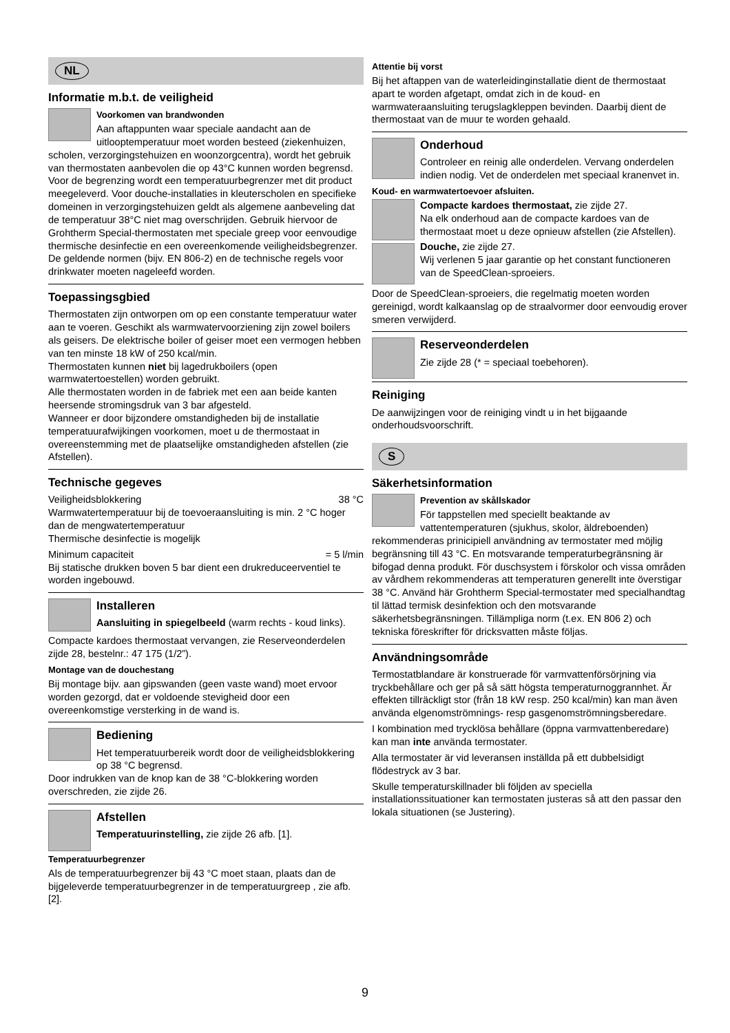NL
Informatie m.b.t. de veiligheid
Voorkomen van brandwonden
Aan aftappunten waar speciale aandacht aan de uitlooptemperatuur moet worden besteed (ziekenhuizen, scholen, verzorgingstehuizen en woonzorgcentra), wordt het gebruik van thermostaten aanbevolen die op 43°C kunnen worden begrensd. Voor de begrenzing wordt een temperatuurbegrenzer met dit product meegeleverd. Voor douche-installaties in kleuterscholen en specifieke domeinen in verzorgingstehuizen geldt als algemene aanbeveling dat de temperatuur 38°C niet mag overschrijden. Gebruik hiervoor de Grohtherm Special-thermostaten met speciale greep voor eenvoudige thermische desinfectie en een overeenkomende veiligheidsbegrenzer. De geldende normen (bijv. EN 806-2) en de technische regels voor drinkwater moeten nageleefd worden.
Toepassingsgbied
Thermostaten zijn ontworpen om op een constante temperatuur water aan te voeren. Geschikt als warmwatervoorziening zijn zowel boilers als geisers. De elektrische boiler of geiser moet een vermogen hebben van ten minste 18 kW of 250 kcal/min.
Thermostaten kunnen niet bij lagedrukboilers (open warmwatertoestellen) worden gebruikt.
Alle thermostaten worden in de fabriek met een aan beide kanten heersende stromingsdruk van 3 bar afgesteld.
Wanneer er door bijzondere omstandigheden bij de installatie temperatuurafwijkingen voorkomen, moet u de thermostaat in overeenstemming met de plaatselijke omstandigheden afstellen (zie Afstellen).
Technische gegeves
Veiligheidsblokkering 38 °C
Warmwatertemperatuur bij de toevoeraansluiting is min. 2 °C hoger dan de mengwatertemperatuur
Thermische desinfectie is mogelijk
Minimum capaciteit = 5 l/min
Bij statische drukken boven 5 bar dient een drukreduceerventiel te worden ingebouwd.
Installeren
Aansluiting in spiegelbeeld (warm rechts - koud links).
Compacte kardoes thermostaat vervangen, zie Reserveonderdelen zijde 28, bestelnr.: 47 175 (1/2”).
Montage van de douchestang
Bij montage bijv. aan gipswanden (geen vaste wand) moet ervoor worden gezorgd, dat er voldoende stevigheid door een overeenkomstige versterking in de wand is.
Bediening
Het temperatuurbereik wordt door de veiligheidsblokkering op 38 °C begrensd.
Door indrukken van de knop kan de 38 °C-blokkering worden overschreden, zie zijde 26.
Afstellen
Temperatuurinstelling, zie zijde 26 afb. [1].
Temperatuurbegrenzer
Als de temperatuurbegrenzer bij 43 °C moet staan, plaats dan de bijgeleverde temperatuurbegrenzer in de temperatuurgreep , zie afb. [2].
Attentie bij vorst
Bij het aftappen van de waterleidinginstallatie dient de thermostaat apart te worden afgetapt, omdat zich in de koud- en warmwateraansluiting terugslagkleppen bevinden. Daarbij dient de thermostaat van de muur te worden gehaald.
Onderhoud
Controleer en reinig alle onderdelen. Vervang onderdelen indien nodig. Vet de onderdelen met speciaal kranenvet in.
Koud- en warmwatertoevoer afsluiten.
Compacte kardoes thermostaat, zie zijde 27.
Na elk onderhoud aan de compacte kardoes van de thermostaat moet u deze opnieuw afstellen (zie Afstellen).
Douche, zie zijde 27.
Wij verlenen 5 jaar garantie op het constant functioneren van de SpeedClean-sproeiers.
Door de SpeedClean-sproeiers, die regelmatig moeten worden gereinigd, wordt kalkaanslag op de straalvormer door eenvoudig erover smeren verwijderd.
Reserveonderdelen
Zie zijde 28 (* = speciaal toebehoren).
Reiniging
De aanwijzingen voor de reiniging vindt u in het bijgaande onderhoudsvoorschrift.
S
Säkerhetsinformation
Prevention av skållskador
För tappstellen med speciellt beaktande av vattentemperaturen (sjukhus, skolor, äldreboenden) rekommenderas prinicipiell användning av termostater med möjlig begränsning till 43 °C. En motsvarande temperaturbegränsning är bifogad denna produkt. För duschsystem i förskolor och vissa områden av vårdhem rekommenderas att temperaturen generellt inte överstigar 38 °C. Använd här Grohtherm Special-termostater med specialhandtag til lättad termisk desinfektion och den motsvarande säkerhetsbegränsningen. Tillämpliga norm (t.ex. EN 806 2) och tekniska föreskrifter för dricksvatten måste följas.
Användningsområde
Termostatblandare är konstruerade för varmvattenförsörjning via tryckbehållare och ger på så sätt högsta temperaturnoggrannhet. Är effekten tillräckligt stor (från 18 kW resp. 250 kcal/min) kan man även använda elgenomströmnings- resp gasgenomströmningsberedare.
I kombination med trycklösa behållare (öppna varmvattenberedare) kan man inte använda termostater.
Alla termostater är vid leveransen inställda på ett dubbelsidigt flödestryck av 3 bar.
Skulle temperaturskillnader bli följden av speciella installationssituationer kan termostaten justeras så att den passar den lokala situationen (se Justering).
9